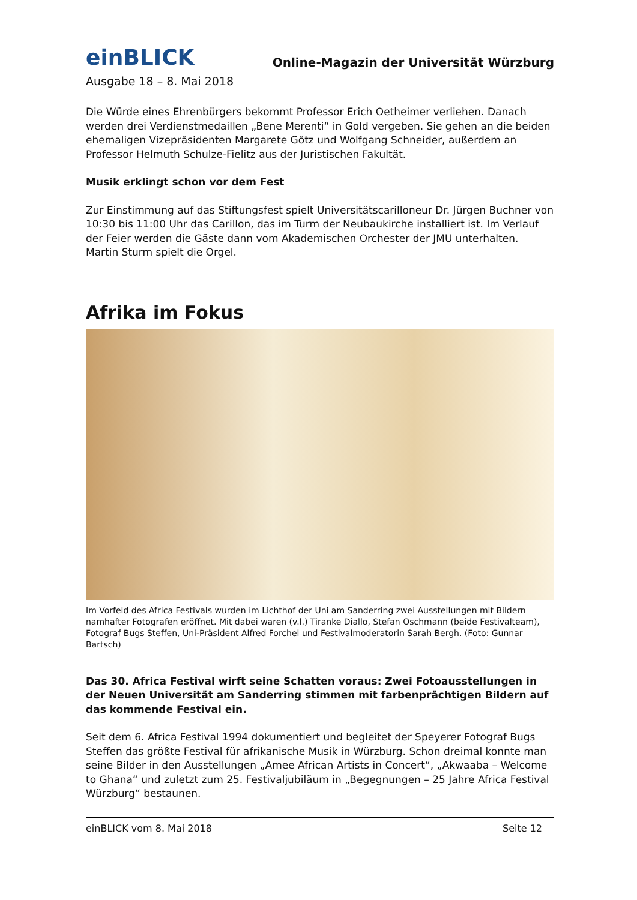einBLICK
Online-Magazin der Universität Würzburg
Ausgabe 18 – 8. Mai 2018
Die Würde eines Ehrenbürgers bekommt Professor Erich Oetheimer verliehen. Danach werden drei Verdienstmedaillen „Bene Merenti“ in Gold vergeben. Sie gehen an die beiden ehemaligen Vizepräsidenten Margarete Götz und Wolfgang Schneider, außerdem an Professor Helmuth Schulze-Fielitz aus der Juristischen Fakultät.
Musik erklingt schon vor dem Fest
Zur Einstimmung auf das Stiftungsfest spielt Universitätscarilloneur Dr. Jürgen Buchner von 10:30 bis 11:00 Uhr das Carillon, das im Turm der Neubaukirche installiert ist. Im Verlauf der Feier werden die Gäste dann vom Akademischen Orchester der JMU unterhalten. Martin Sturm spielt die Orgel.
Afrika im Fokus
Im Vorfeld des Africa Festivals wurden im Lichthof der Uni am Sanderring zwei Ausstellungen mit Bildern namhafter Fotografen eröffnet. Mit dabei waren (v.l.) Tiranke Diallo, Stefan Oschmann (beide Festivalteam), Fotograf Bugs Steffen, Uni-Präsident Alfred Forchel und Festivalmoderatorin Sarah Bergh. (Foto: Gunnar Bartsch)
Das 30. Africa Festival wirft seine Schatten voraus: Zwei Fotoausstellungen in der Neuen Universität am Sanderring stimmen mit farbenprächtigen Bildern auf das kommende Festival ein.
Seit dem 6. Africa Festival 1994 dokumentiert und begleitet der Speyerer Fotograf Bugs Steffen das größte Festival für afrikanische Musik in Würzburg. Schon dreimal konnte man seine Bilder in den Ausstellungen „Amee African Artists in Concert“, „Akwaaba – Welcome to Ghana“ und zuletzt zum 25. Festivaljubiläum in „Begegnungen – 25 Jahre Africa Festival Würzburg“ bestaunen.
einBLICK vom 8. Mai 2018 Seite 12